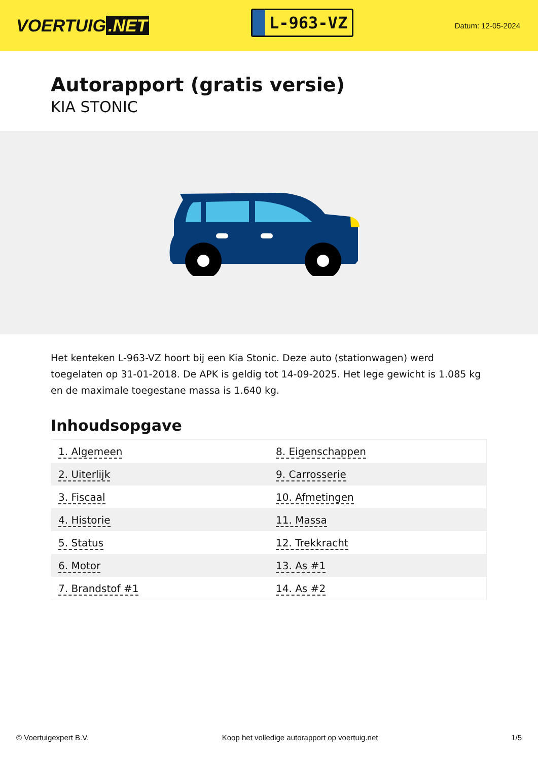VOERTUIG.NET
L-963-VZ
Datum: 12-05-2024
Autorapport (gratis versie)
KIA STONIC
Het kenteken L-963-VZ hoort bij een Kia Stonic. Deze auto (stationwagen) werd toegelaten op 31-01-2018. De APK is geldig tot 14-09-2025. Het lege gewicht is 1.085 kg en de maximale toegestane massa is 1.640 kg.
Inhoudsopgave
| 1. Algemeen | 8. Eigenschappen |
| 2. Uiterlijk | 9. Carrosserie |
| 3. Fiscaal | 10. Afmetingen |
| 4. Historie | 11. Massa |
| 5. Status | 12. Trekkracht |
| 6. Motor | 13. As #1 |
| 7. Brandstof #1 | 14. As #2 |
© Voertuigexpert B.V. Koop het volledige autorapport op voertuig.net
1/5